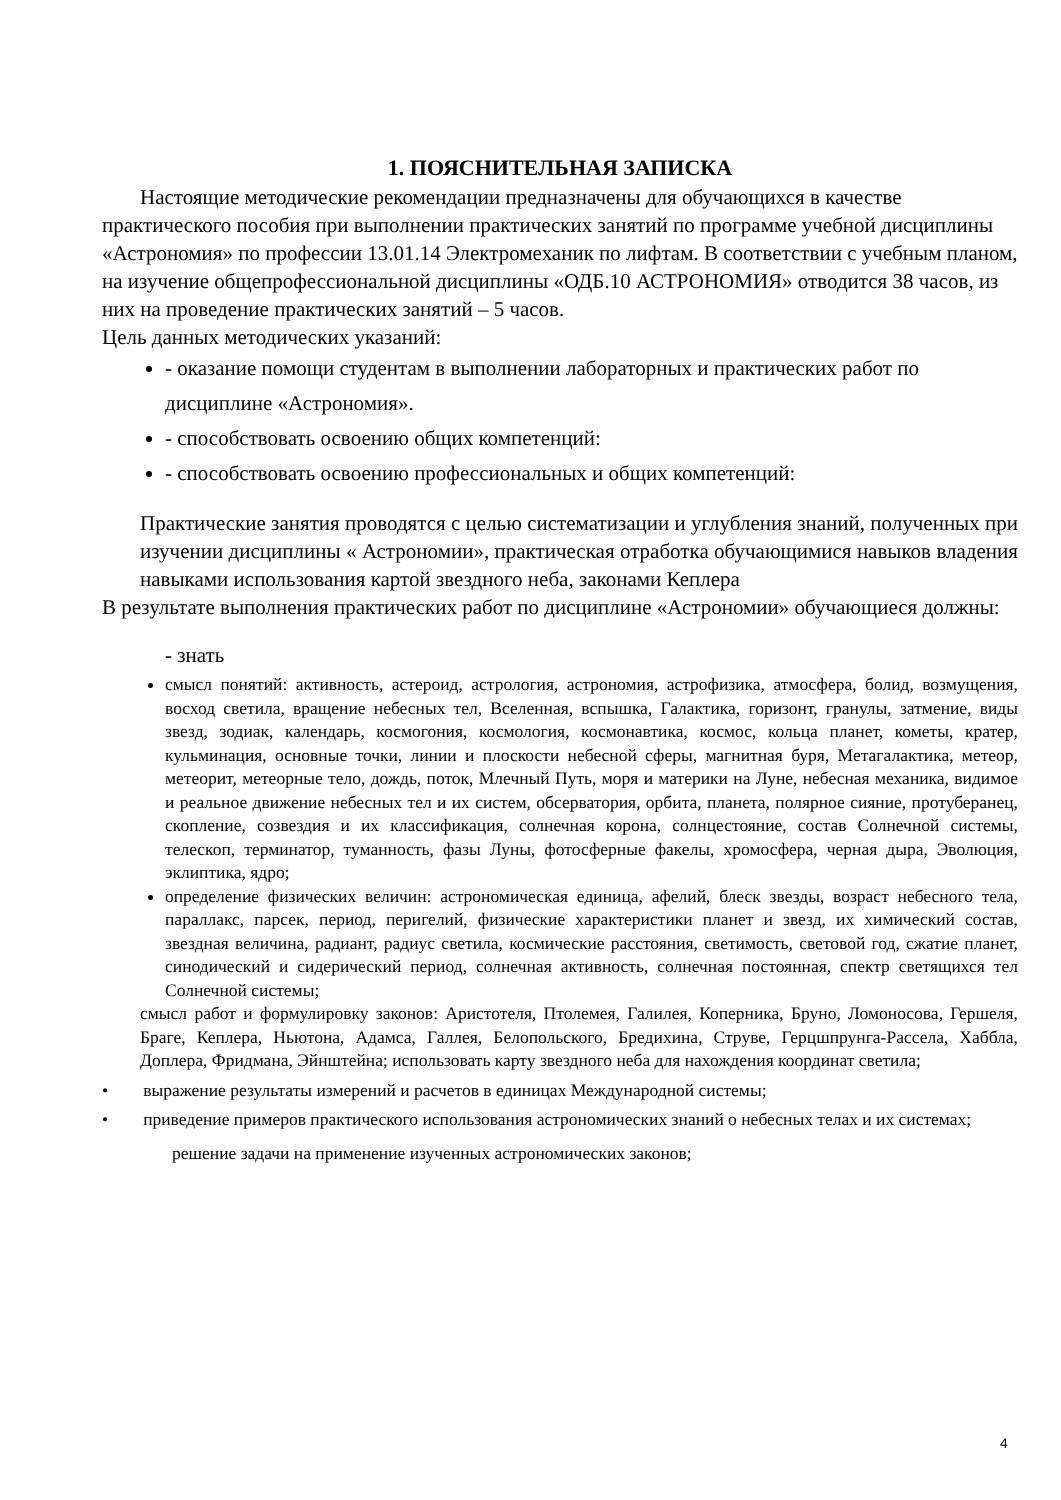1. ПОЯСНИТЕЛЬНАЯ ЗАПИСКА
Настоящие методические рекомендации предназначены для обучающихся в качестве практического пособия при выполнении практических занятий по программе учебной дисциплины «Астрономия» по профессии 13.01.14 Электромеханик по лифтам. В соответствии с учебным планом, на изучение общепрофессиональной дисциплины «ОДБ.10 АСТРОНОМИЯ» отводится 38 часов, из них на проведение практических занятий – 5 часов.
Цель данных методических указаний:
- оказание помощи студентам в выполнении лабораторных и практических работ по дисциплине «Астрономия».
- способствовать освоению общих компетенций:
- способствовать освоению профессиональных и общих компетенций:
Практические занятия проводятся с целью систематизации и углубления знаний, полученных при изучении дисциплины « Астрономии», практическая отработка обучающимися навыков владения навыками использования картой звездного неба, законами Кеплера
В результате выполнения практических работ по дисциплине «Астрономии» обучающиеся должны:
- знать
смысл понятий: активность, астероид, астрология, астрономия, астрофизика, атмосфера, болид, возмущения, восход светила, вращение небесных тел, Вселенная, вспышка, Галактика, горизонт, гранулы, затмение, виды звезд, зодиак, календарь, космогония, космология, космонавтика, космос, кольца планет, кометы, кратер, кульминация, основные точки, линии и плоскости небесной сферы, магнитная буря, Метагалактика, метеор, метеорит, метеорные тело, дождь, поток, Млечный Путь, моря и материки на Луне, небесная механика, видимое и реальное движение небесных тел и их систем, обсерватория, орбита, планета, полярное сияние, протуберанец, скопление, созвездия и их классификация, солнечная корона, солнцестояние, состав Солнечной системы, телескоп, терминатор, туманность, фазы Луны, фотосферные факелы, хромосфера, черная дыра, Эволюция, эклиптика, ядро;
определение физических величин: астрономическая единица, афелий, блеск звезды, возраст небесного тела, параллакс, парсек, период, перигелий, физические характеристики планет и звезд, их химический состав, звездная величина, радиант, радиус светила, космические расстояния, светимость, световой год, сжатие планет, синодический и сидерический период, солнечная активность, солнечная постоянная, спектр светящихся тел Солнечной системы;
смысл работ и формулировку законов: Аристотеля, Птолемея, Галилея, Коперника, Бруно, Ломоносова, Гершеля, Браге, Кеплера, Ньютона, Адамса, Галлея, Белопольского, Бредихина, Струве, Герцшпрунга-Рассела, Хаббла, Доплера, Фридмана, Эйнштейна; использовать карту звездного неба для нахождения координат светила;
• выражение результаты измерений и расчетов в единицах Международной системы;
• приведение примеров практического использования астрономических знаний о небесных телах и их системах;
решение задачи на применение изученных астрономических законов;
4